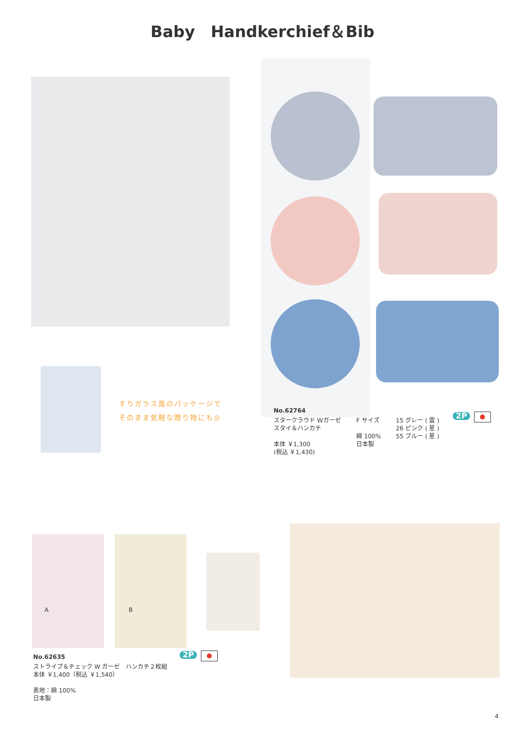Baby　Handkerchief＆Bib
すりガラス風のパッケージで
そのまま気軽な贈り物にも◎
No.62764
スタークラウド Wガーゼ
スタイ＆ハンカチ
本体 ￥1,300
(税込 ￥1,430)
F サイズ
綿 100%
日本製
15 グレー ( 雲 )
26 ピンク ( 星 )
55 ブルー ( 星 )
2P
A B
No.62635 2P
ストライプ＆チェック W ガーゼ　ハンカチ２枚組
本体 ￥1,400（税込 ￥1,540）
表地：綿 100%
日本製
4